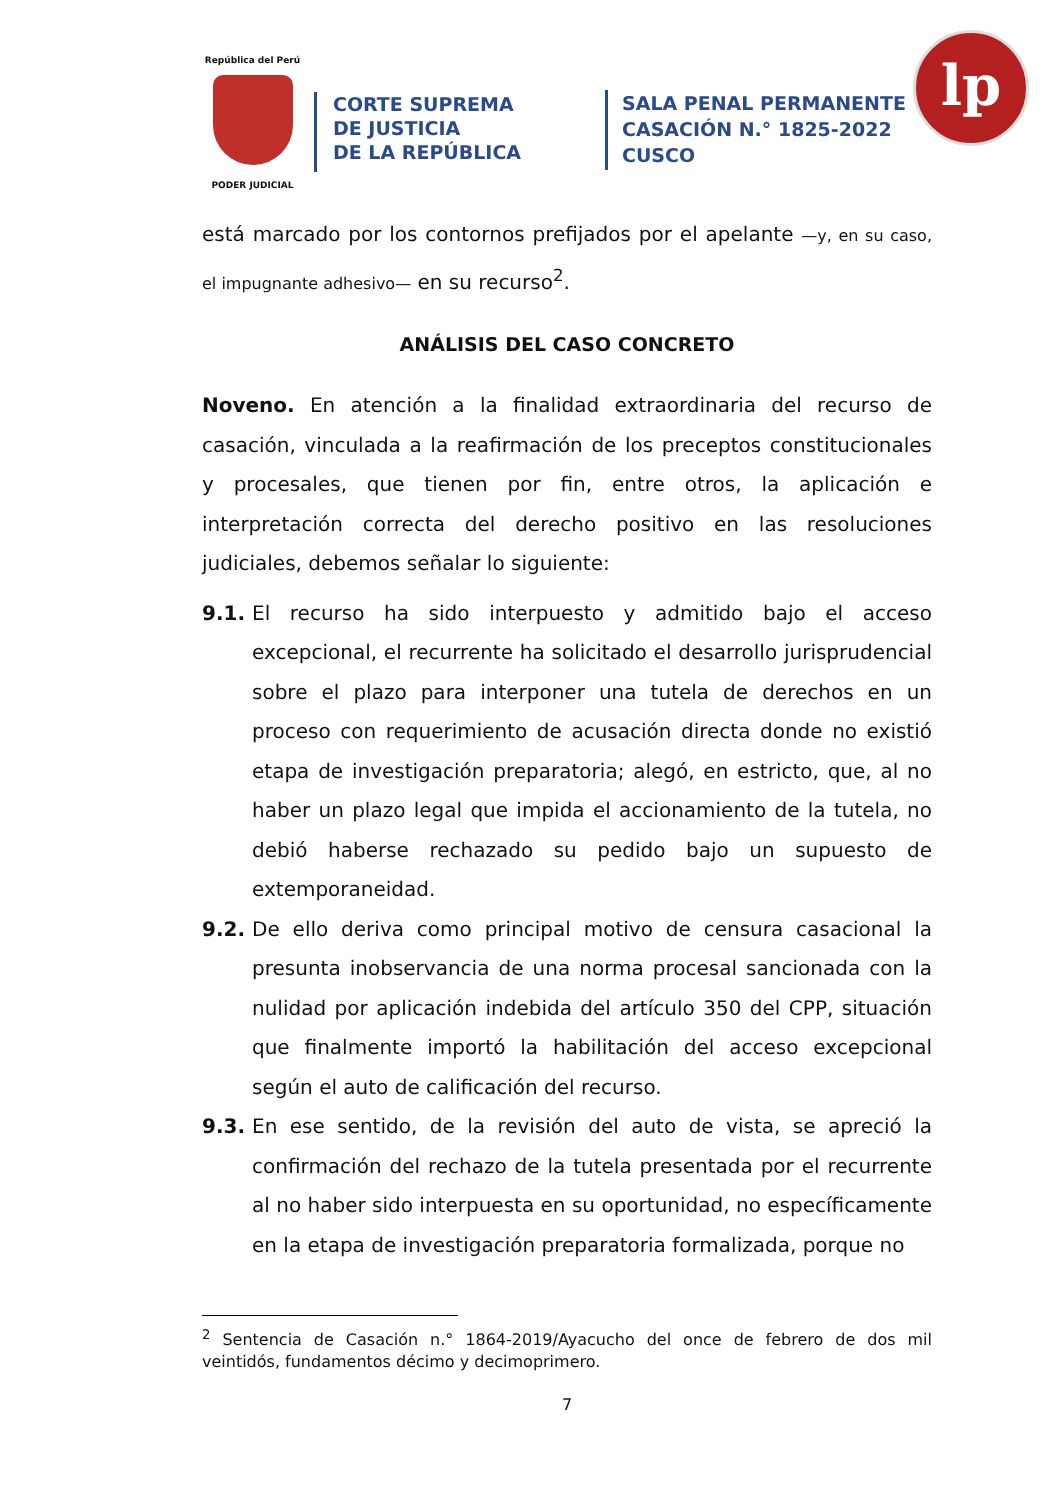República del Perú
PODER JUDICIAL
CORTE SUPREMA
DE JUSTICIA
DE LA REPÚBLICA
SALA PENAL PERMANENTE
CASACIÓN N.° 1825-2022
CUSCO
lp
está marcado por los contornos prefijados por el apelante —y, en su caso, el impugnante adhesivo— en su recurso<sup>2</sup>.
ANÁLISIS DEL CASO CONCRETO
Noveno. En atención a la finalidad extraordinaria del recurso de casación, vinculada a la reafirmación de los preceptos constitucionales y procesales, que tienen por fin, entre otros, la aplicación e interpretación correcta del derecho positivo en las resoluciones judiciales, debemos señalar lo siguiente:
9.1. El recurso ha sido interpuesto y admitido bajo el acceso excepcional, el recurrente ha solicitado el desarrollo jurisprudencial sobre el plazo para interponer una tutela de derechos en un proceso con requerimiento de acusación directa donde no existió etapa de investigación preparatoria; alegó, en estricto, que, al no haber un plazo legal que impida el accionamiento de la tutela, no debió haberse rechazado su pedido bajo un supuesto de extemporaneidad.
9.2. De ello deriva como principal motivo de censura casacional la presunta inobservancia de una norma procesal sancionada con la nulidad por aplicación indebida del artículo 350 del CPP, situación que finalmente importó la habilitación del acceso excepcional según el auto de calificación del recurso.
9.3. En ese sentido, de la revisión del auto de vista, se apreció la confirmación del rechazo de la tutela presentada por el recurrente al no haber sido interpuesta en su oportunidad, no específicamente en la etapa de investigación preparatoria formalizada, porque no
<sup>2</sup> Sentencia de Casación n.° 1864-2019/Ayacucho del once de febrero de dos mil veintidós, fundamentos décimo y decimoprimero.
7